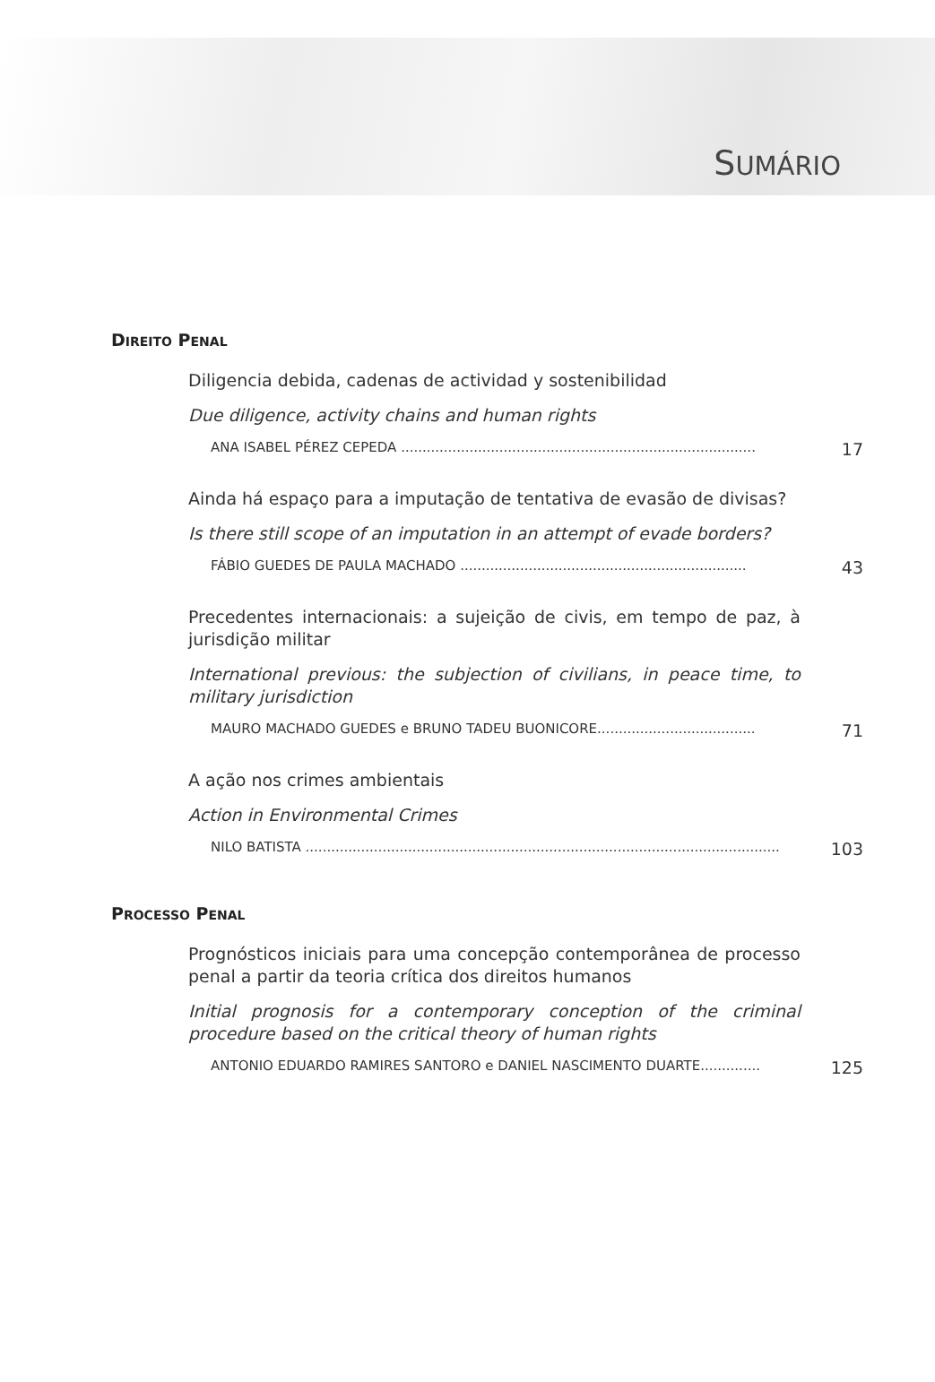SUMÁRIO
DIREITO PENAL
Diligencia debida, cadenas de actividad y sostenibilidad
Due diligence, activity chains and human rights
ANA ISABEL PÉREZ CEPEDA ................................................................................... 17
Ainda há espaço para a imputação de tentativa de evasão de divisas?
Is there still scope of an imputation in an attempt of evade borders?
FÁBIO GUEDES DE PAULA MACHADO ................................................................... 43
Precedentes internacionais: a sujeição de civis, em tempo de paz, à jurisdição militar
International previous: the subjection of civilians, in peace time, to military jurisdiction
MAURO MACHADO GUEDES e BRUNO TADEU BUONICORE..................................... 71
A ação nos crimes ambientais
Action in Environmental Crimes
NILO BATISTA ............................................................................................................... 103
PROCESSO PENAL
Prognósticos iniciais para uma concepção contemporânea de processo penal a partir da teoria crítica dos direitos humanos
Initial prognosis for a contemporary conception of the criminal procedure based on the critical theory of human rights
ANTONIO EDUARDO RAMIRES SANTORO e DANIEL NASCIMENTO DUARTE.............. 125